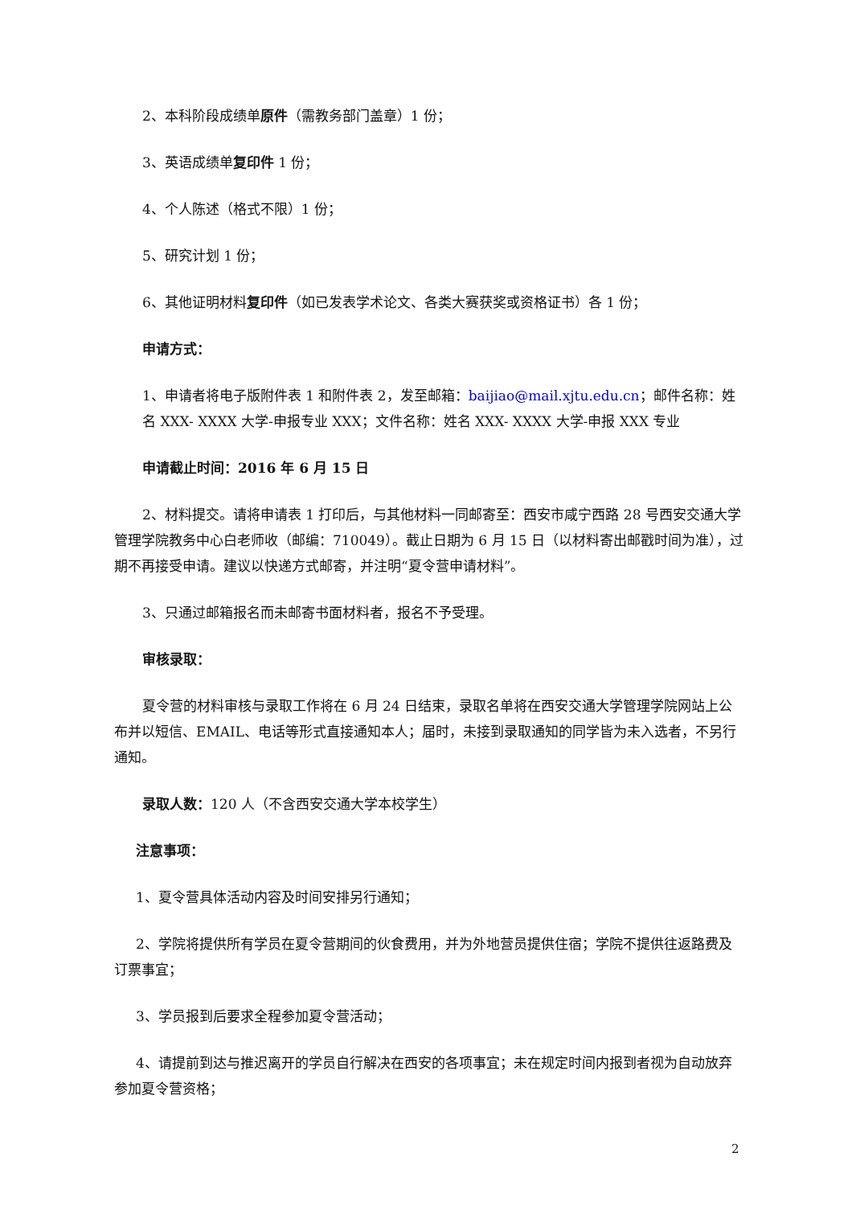2、本科阶段成绩单原件（需教务部门盖章）1 份；
3、英语成绩单复印件 1 份；
4、个人陈述（格式不限）1 份；
5、研究计划 1 份；
6、其他证明材料复印件（如已发表学术论文、各类大赛获奖或资格证书）各 1 份；
申请方式：
1、申请者将电子版附件表 1 和附件表 2，发至邮箱：baijiao@mail.xjtu.edu.cn；邮件名称：姓名 XXX- XXXX 大学-申报专业 XXX；文件名称：姓名 XXX- XXXX 大学-申报 XXX 专业
申请截止时间：2016 年 6 月 15 日
2、材料提交。请将申请表 1 打印后，与其他材料一同邮寄至：西安市咸宁西路 28 号西安交通大学管理学院教务中心白老师收（邮编：710049）。截止日期为 6 月 15 日（以材料寄出邮戳时间为准），过期不再接受申请。建议以快递方式邮寄，并注明“夏令营申请材料”。
3、只通过邮箱报名而未邮寄书面材料者，报名不予受理。
审核录取：
夏令营的材料审核与录取工作将在 6 月 24 日结束，录取名单将在西安交通大学管理学院网站上公布并以短信、EMAIL、电话等形式直接通知本人；届时，未接到录取通知的同学皆为未入选者，不另行通知。
录取人数：120 人（不含西安交通大学本校学生）
注意事项：
1、夏令营具体活动内容及时间安排另行通知；
2、学院将提供所有学员在夏令营期间的伙食费用，并为外地营员提供住宿；学院不提供往返路费及订票事宜；
3、学员报到后要求全程参加夏令营活动；
4、请提前到达与推迟离开的学员自行解决在西安的各项事宜；未在规定时间内报到者视为自动放弃参加夏令营资格；
2